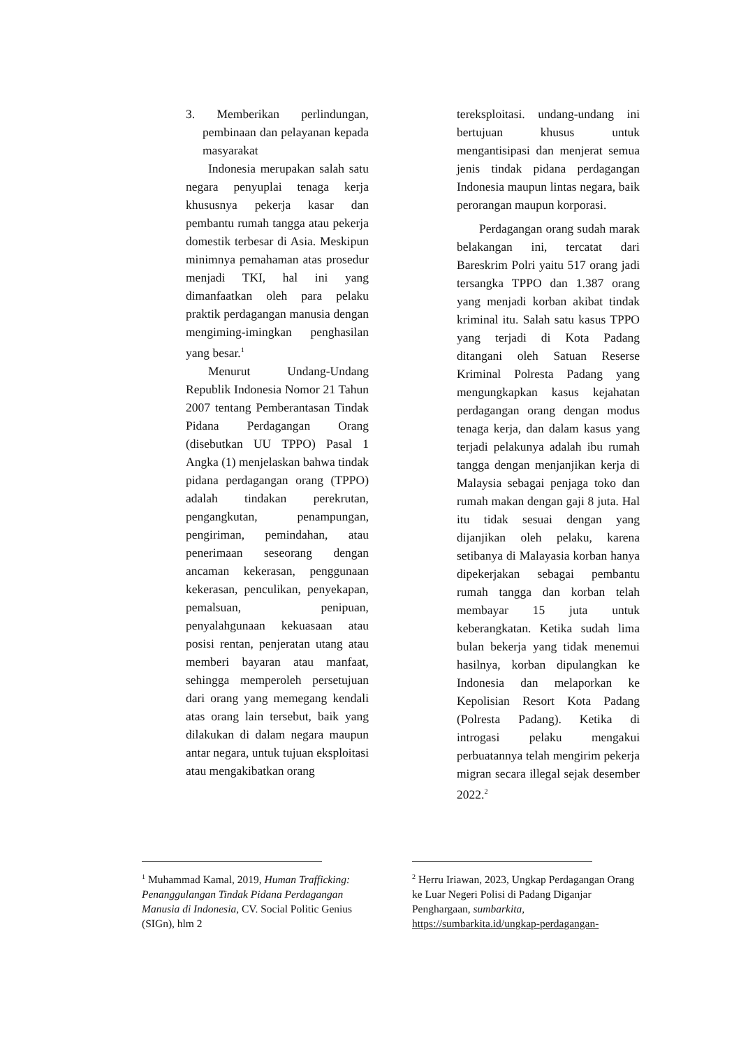3. Memberikan perlindungan, pembinaan dan pelayanan kepada masyarakat
Indonesia merupakan salah satu negara penyuplai tenaga kerja khususnya pekerja kasar dan pembantu rumah tangga atau pekerja domestik terbesar di Asia. Meskipun minimnya pemahaman atas prosedur menjadi TKI, hal ini yang dimanfaatkan oleh para pelaku praktik perdagangan manusia dengan mengiming-imingkan penghasilan yang besar.<sup>1</sup>
Menurut Undang-Undang Republik Indonesia Nomor 21 Tahun 2007 tentang Pemberantasan Tindak Pidana Perdagangan Orang (disebutkan UU TPPO) Pasal 1 Angka (1) menjelaskan bahwa tindak pidana perdagangan orang (TPPO) adalah tindakan perekrutan, pengangkutan, penampungan, pengiriman, pemindahan, atau penerimaan seseorang dengan ancaman kekerasan, penggunaan kekerasan, penculikan, penyekapan, pemalsuan, penipuan, penyalahgunaan kekuasaan atau posisi rentan, penjeratan utang atau memberi bayaran atau manfaat, sehingga memperoleh persetujuan dari orang yang memegang kendali atas orang lain tersebut, baik yang dilakukan di dalam negara maupun antar negara, untuk tujuan eksploitasi atau mengakibatkan orang
tereksploitasi. undang-undang ini bertujuan khusus untuk mengantisipasi dan menjerat semua jenis tindak pidana perdagangan Indonesia maupun lintas negara, baik perorangan maupun korporasi.
Perdagangan orang sudah marak belakangan ini, tercatat dari Bareskrim Polri yaitu 517 orang jadi tersangka TPPO dan 1.387 orang yang menjadi korban akibat tindak kriminal itu. Salah satu kasus TPPO yang terjadi di Kota Padang ditangani oleh Satuan Reserse Kriminal Polresta Padang yang mengungkapkan kasus kejahatan perdagangan orang dengan modus tenaga kerja, dan dalam kasus yang terjadi pelakunya adalah ibu rumah tangga dengan menjanjikan kerja di Malaysia sebagai penjaga toko dan rumah makan dengan gaji 8 juta. Hal itu tidak sesuai dengan yang dijanjikan oleh pelaku, karena setibanya di Malayasia korban hanya dipekerjakan sebagai pembantu rumah tangga dan korban telah membayar 15 juta untuk keberangkatan. Ketika sudah lima bulan bekerja yang tidak menemui hasilnya, korban dipulangkan ke Indonesia dan melaporkan ke Kepolisian Resort Kota Padang (Polresta Padang). Ketika di introgasi pelaku mengakui perbuatannya telah mengirim pekerja migran secara illegal sejak desember 2022.<sup>2</sup>
<sup>1</sup> Muhammad Kamal, 2019, Human Trafficking: Penanggulangan Tindak Pidana Perdagangan Manusia di Indonesia, CV. Social Politic Genius (SIGn), hlm 2
<sup>2</sup> Herru Iriawan, 2023, Ungkap Perdagangan Orang ke Luar Negeri Polisi di Padang Diganjar Penghargaan, sumbarkita, https://sumbarkita.id/ungkap-perdagangan-